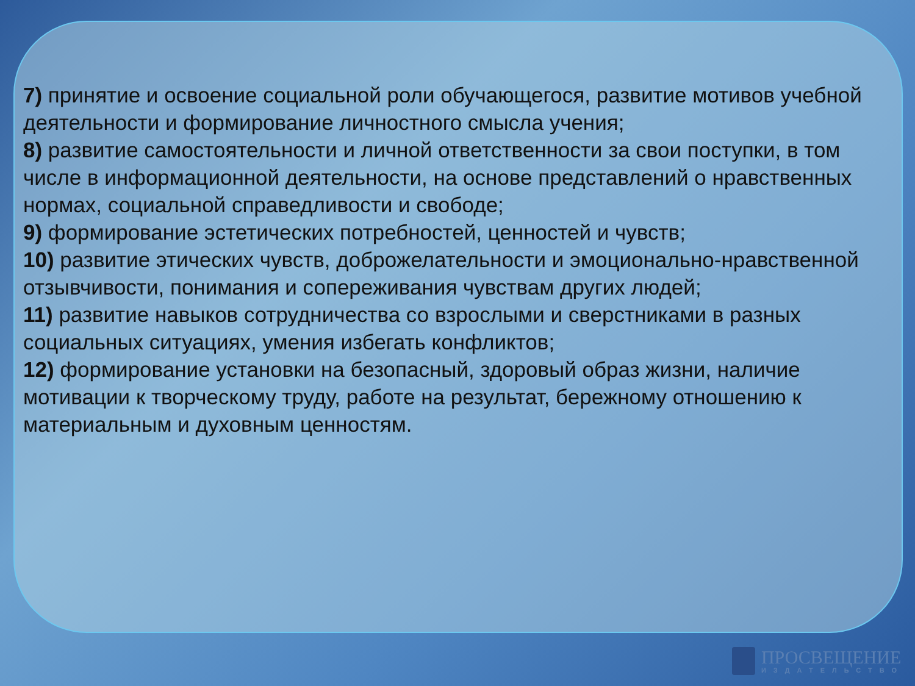7) принятие и освоение социальной роли обучающегося, развитие мотивов учебной деятельности и формирование личностного смысла учения;
8) развитие самостоятельности и личной ответственности за свои поступки, в том числе в информационной деятельности, на основе представлений о нравственных нормах, социальной справедливости и свободе;
9) формирование эстетических потребностей, ценностей и чувств;
10) развитие этических чувств, доброжелательности и эмоционально-нравственной отзывчивости, понимания и сопереживания чувствам других людей;
11) развитие навыков сотрудничества со взрослыми и сверстниками в разных социальных ситуациях, умения избегать конфликтов;
12) формирование установки на безопасный, здоровый образ жизни, наличие мотивации к творческому труду, работе на результат, бережному отношению к материальным и духовным ценностям.
ПРОСВЕЩЕНИЕ
ИЗДАТЕЛЬСТВО